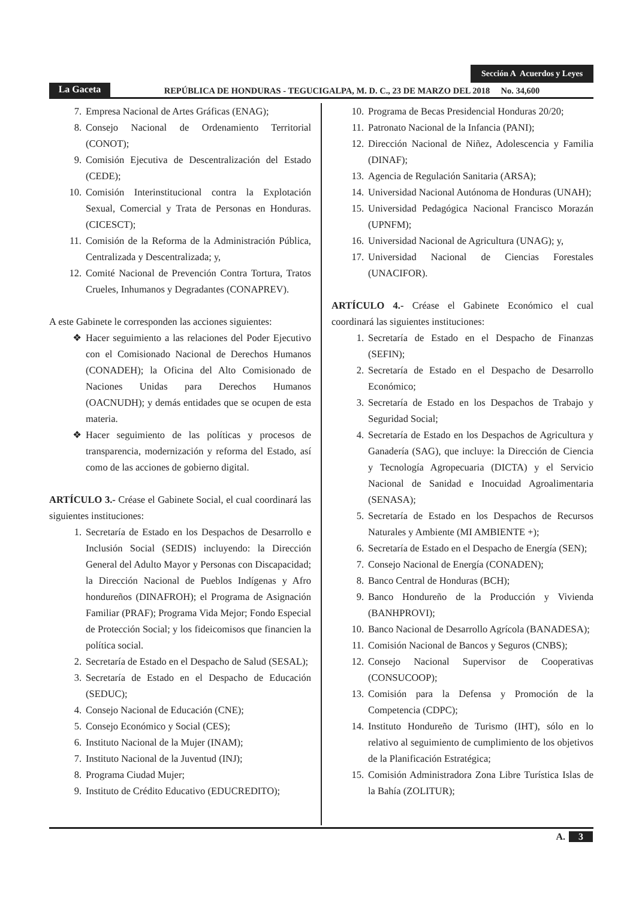Sección A Acuerdos y Leyes
La Gaceta
REPÚBLICA DE HONDURAS - TEGUCIGALPA, M. D. C., 23 DE MARZO DEL 2018 No. 34,600
7. Empresa Nacional de Artes Gráficas (ENAG);
8. Consejo Nacional de Ordenamiento Territorial (CONOT);
9. Comisión Ejecutiva de Descentralización del Estado (CEDE);
10. Comisión Interinstitucional contra la Explotación Sexual, Comercial y Trata de Personas en Honduras. (CICESCT);
11. Comisión de la Reforma de la Administración Pública, Centralizada y Descentralizada; y,
12. Comité Nacional de Prevención Contra Tortura, Tratos Crueles, Inhumanos y Degradantes (CONAPREV).
A este Gabinete le corresponden las acciones siguientes:
❖ Hacer seguimiento a las relaciones del Poder Ejecutivo con el Comisionado Nacional de Derechos Humanos (CONADEH); la Oficina del Alto Comisionado de Naciones Unidas para Derechos Humanos (OACNUDH); y demás entidades que se ocupen de esta materia.
❖ Hacer seguimiento de las políticas y procesos de transparencia, modernización y reforma del Estado, así como de las acciones de gobierno digital.
ARTÍCULO 3.- Créase el Gabinete Social, el cual coordinará las siguientes instituciones:
1. Secretaría de Estado en los Despachos de Desarrollo e Inclusión Social (SEDIS) incluyendo: la Dirección General del Adulto Mayor y Personas con Discapacidad; la Dirección Nacional de Pueblos Indígenas y Afro hondureños (DINAFROH); el Programa de Asignación Familiar (PRAF); Programa Vida Mejor; Fondo Especial de Protección Social; y los fideicomisos que financien la política social.
2. Secretaría de Estado en el Despacho de Salud (SESAL);
3. Secretaría de Estado en el Despacho de Educación (SEDUC);
4. Consejo Nacional de Educación (CNE);
5. Consejo Económico y Social (CES);
6. Instituto Nacional de la Mujer (INAM);
7. Instituto Nacional de la Juventud (INJ);
8. Programa Ciudad Mujer;
9. Instituto de Crédito Educativo (EDUCREDITO);
10. Programa de Becas Presidencial Honduras 20/20;
11. Patronato Nacional de la Infancia (PANI);
12. Dirección Nacional de Niñez, Adolescencia y Familia (DINAF);
13. Agencia de Regulación Sanitaria (ARSA);
14. Universidad Nacional Autónoma de Honduras (UNAH);
15. Universidad Pedagógica Nacional Francisco Morazán (UPNFM);
16. Universidad Nacional de Agricultura (UNAG); y,
17. Universidad Nacional de Ciencias Forestales (UNACIFOR).
ARTÍCULO 4.- Créase el Gabinete Económico el cual coordinará las siguientes instituciones:
1. Secretaría de Estado en el Despacho de Finanzas (SEFIN);
2. Secretaría de Estado en el Despacho de Desarrollo Económico;
3. Secretaría de Estado en los Despachos de Trabajo y Seguridad Social;
4. Secretaría de Estado en los Despachos de Agricultura y Ganadería (SAG), que incluye: la Dirección de Ciencia y Tecnología Agropecuaria (DICTA) y el Servicio Nacional de Sanidad e Inocuidad Agroalimentaria (SENASA);
5. Secretaría de Estado en los Despachos de Recursos Naturales y Ambiente (MI AMBIENTE +);
6. Secretaría de Estado en el Despacho de Energía (SEN);
7. Consejo Nacional de Energía (CONADEN);
8. Banco Central de Honduras (BCH);
9. Banco Hondureño de la Producción y Vivienda (BANHPROVI);
10. Banco Nacional de Desarrollo Agrícola (BANADESA);
11. Comisión Nacional de Bancos y Seguros (CNBS);
12. Consejo Nacional Supervisor de Cooperativas (CONSUCOOP);
13. Comisión para la Defensa y Promoción de la Competencia (CDPC);
14. Instituto Hondureño de Turismo (IHT), sólo en lo relativo al seguimiento de cumplimiento de los objetivos de la Planificación Estratégica;
15. Comisión Administradora Zona Libre Turística Islas de la Bahía (ZOLITUR);
A. 3